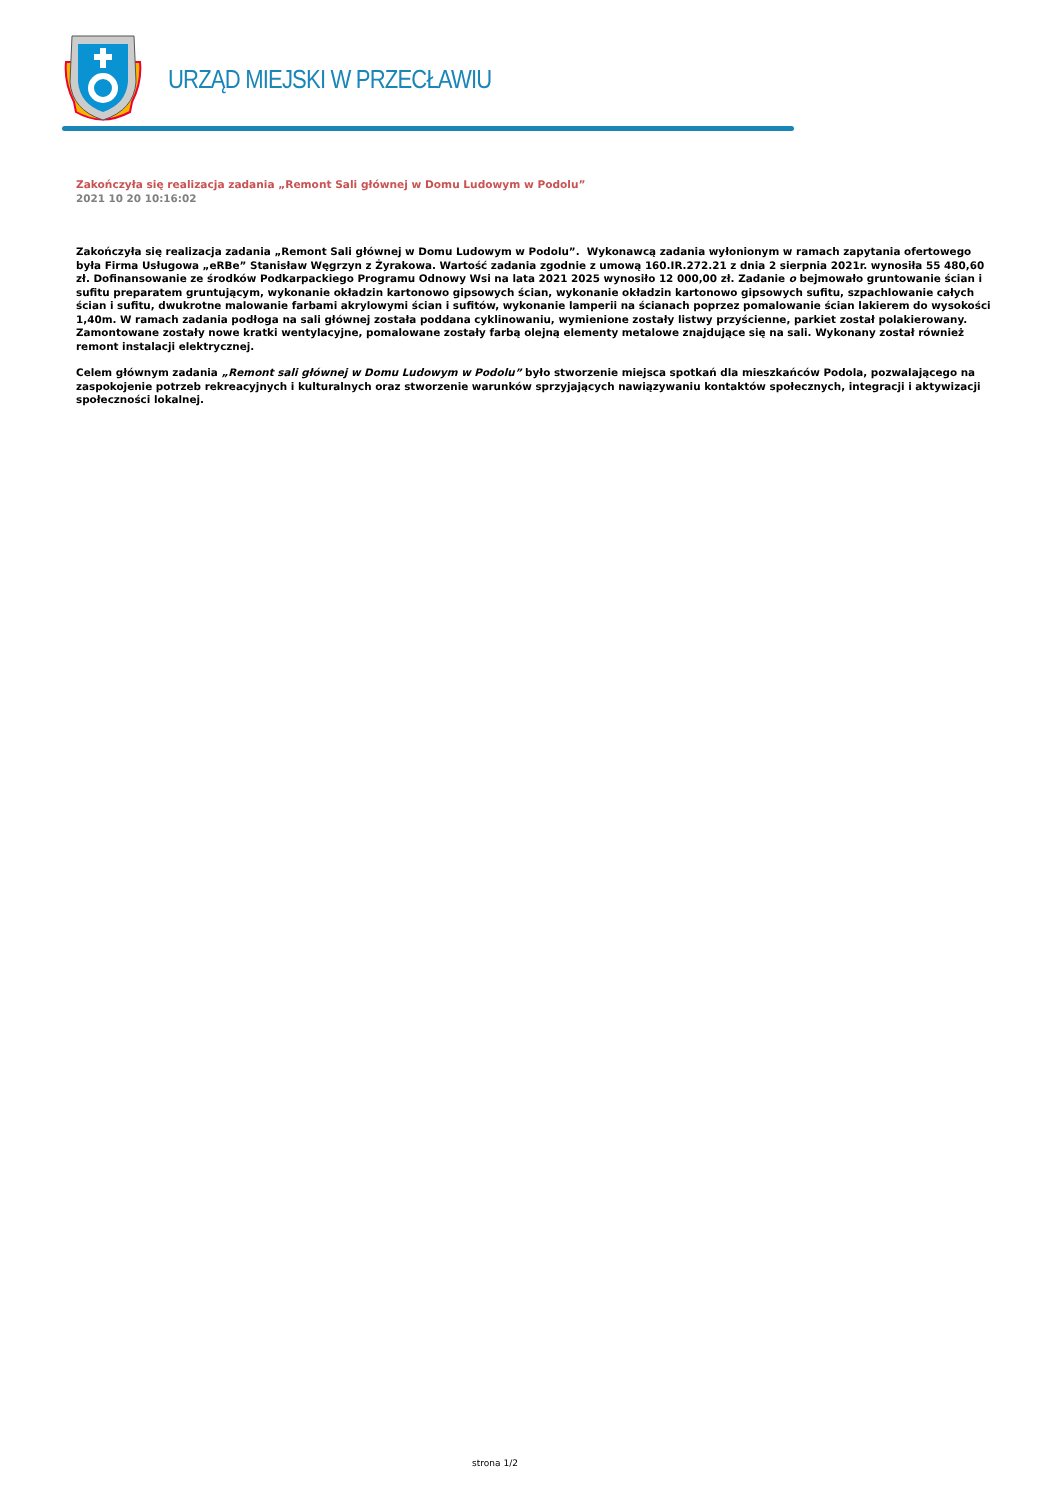URZĄD MIEJSKI W PRZECŁAWIU
Zakończyła się realizacja zadania „Remont Sali głównej w Domu Ludowym w Podolu”
2021 10 20 10:16:02
Zakończyła się realizacja zadania „Remont Sali głównej w Domu Ludowym w Podolu”. Wykonawcą zadania wyłonionym w ramach zapytania ofertowego była Firma Usługowa „eRBe” Stanisław Węgrzyn z Żyrakowa. Wartość zadania zgodnie z umową 160.IR.272.21 z dnia 2 sierpnia 2021r. wynosiła 55 480,60 zł. Dofinansowanie ze środków Podkarpackiego Programu Odnowy Wsi na lata 2021 2025 wynosiło 12 000,00 zł. Zadanie o bejmowało gruntowanie ścian i sufitu preparatem gruntującym, wykonanie okładzin kartonowo gipsowych ścian, wykonanie okładzin kartonowo gipsowych sufitu, szpachlowanie całych ścian i sufitu, dwukrotne malowanie farbami akrylowymi ścian i sufitów, wykonanie lamperii na ścianach poprzez pomalowanie ścian lakierem do wysokości 1,40m. W ramach zadania podłoga na sali głównej została poddana cyklinowaniu, wymienione zostały listwy przyścienne, parkiet został polakierowany. Zamontowane zostały nowe kratki wentylacyjne, pomalowane zostały farbą olejną elementy metalowe znajdujące się na sali. Wykonany został również remont instalacji elektrycznej.
Celem głównym zadania „Remont sali głównej w Domu Ludowym w Podolu” było stworzenie miejsca spotkań dla mieszkańców Podola, pozwalającego na zaspokojenie potrzeb rekreacyjnych i kulturalnych oraz stworzenie warunków sprzyjających nawiązywaniu kontaktów społecznych, integracji i aktywizacji społeczności lokalnej.
strona 1/2